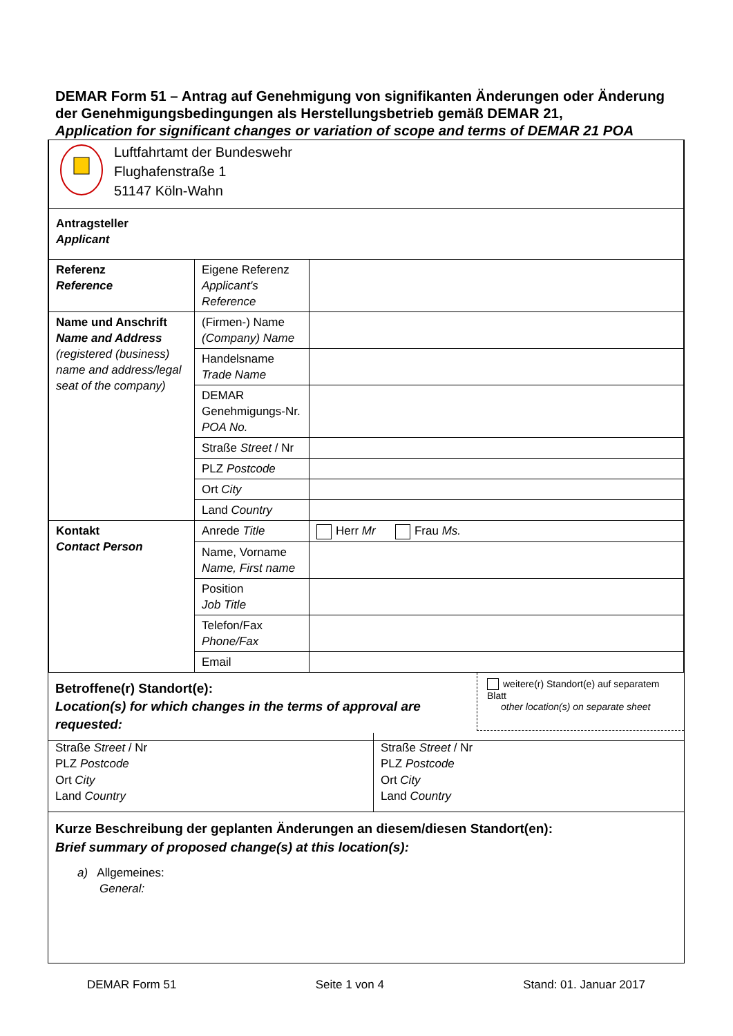DEMAR Form 51 – Antrag auf Genehmigung von signifikanten Änderungen oder Änderung der Genehmigungsbedingungen als Herstellungsbetrieb gemäß DEMAR 21,
Application for significant changes or variation of scope and terms of DEMAR 21 POA
| Luftfahrtamt der Bundeswehr Flughafenstraße 1 51147 Köln-Wahn | | |
| Antragsteller Applicant | | |
| Referenz Reference | Eigene Referenz Applicant's Reference | |
| Name und Anschrift Name and Address (registered (business) name and address/legal seat of the company) | (Firmen-) Name (Company) Name | |
| | Handelsname Trade Name | |
| | DEMAR Genehmigungs-Nr. POA No. | |
| | Straße Street / Nr | |
| | PLZ Postcode | |
| | Ort City | |
| | Land Country | |
| Kontakt Contact Person | Anrede Title | Herr Mr Frau Ms. |
| | Name, Vorname Name, First name | |
| | Position Job Title | |
| | Telefon/Fax Phone/Fax | |
| | Email | |
Betroffene(r) Standort(e):
Location(s) for which changes in the terms of approval are requested:
weitere(r) Standort(e) auf separatem Blatt
other location(s) on separate sheet
Straße Street / Nr
PLZ Postcode
Ort City
Land Country
Straße Street / Nr
PLZ Postcode
Ort City
Land Country
Kurze Beschreibung der geplanten Änderungen an diesem/diesen Standort(en):
Brief summary of proposed change(s) at this location(s):
a) Allgemeines:
General:
DEMAR Form 51 Seite 1 von 4 Stand: 01. Januar 2017